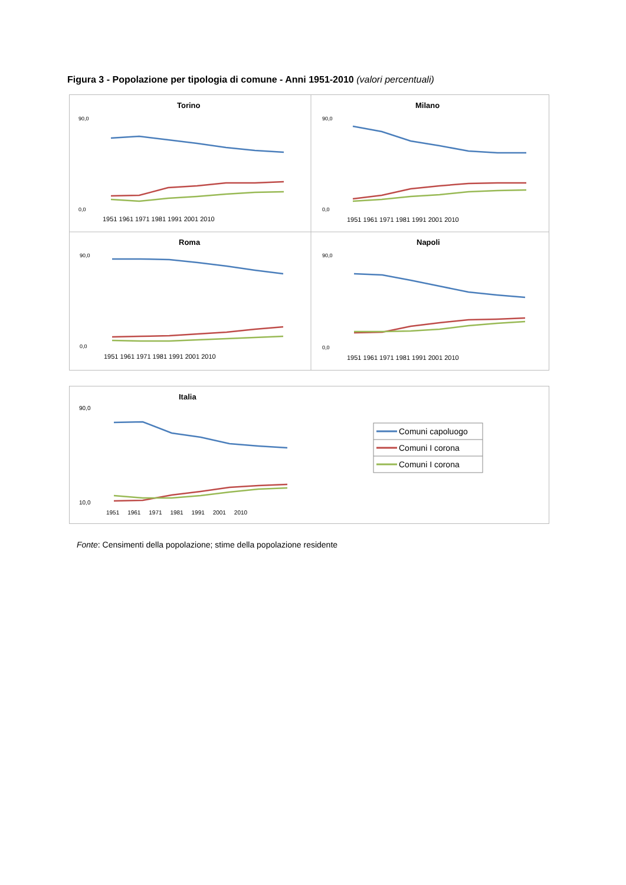Figura 3 - Popolazione per tipologia di comune - Anni 1951-2010 (valori percentuali)
Torino
Milano
Roma
Napoli
90,0
0,0
90,0
0,0
90,0
0,0
90,0
0,0
1951 1961 1971 1981 1991 2001 2010
1951 1961 1971 1981 1991 2001 2010
1951 1961 1971 1981 1991 2001 2010
1951 1961 1971 1981 1991 2001 2010
Italia
90,0
10,0
1951 1961 1971 1981 1991 2001 2010
Comuni capoluogo
Comuni I corona
Comuni I corona
Fonte: Censimenti della popolazione; stime della popolazione residente